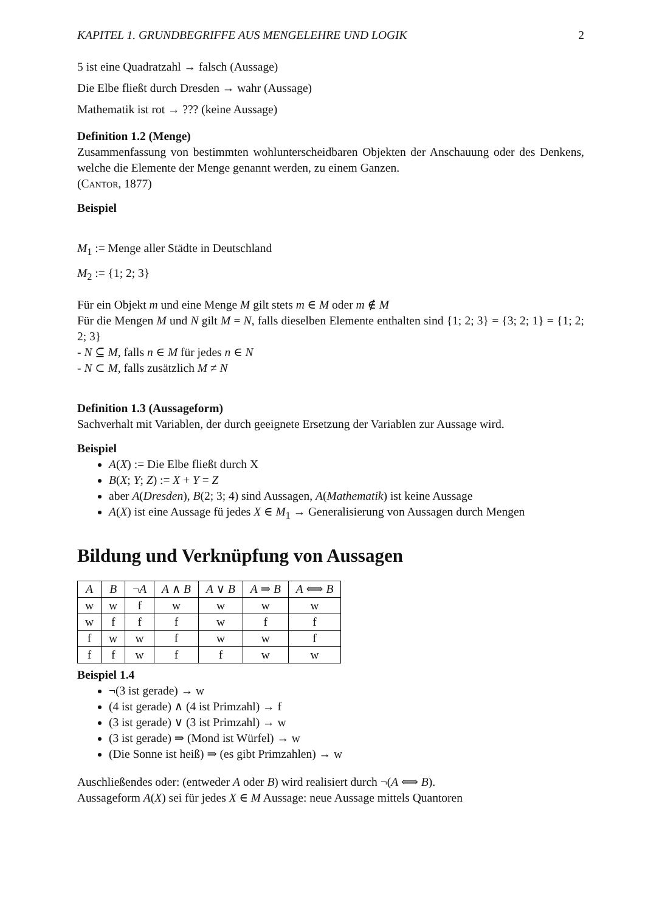KAPITEL 1. GRUNDBEGRIFFE AUS MENGELEHRE UND LOGIK 2
5 ist eine Quadratzahl → falsch (Aussage)
Die Elbe fließt durch Dresden → wahr (Aussage)
Mathematik ist rot → ??? (keine Aussage)
Definition 1.2 (Menge)
Zusammenfassung von bestimmten wohlunterscheidbaren Objekten der Anschauung oder des Denkens, welche die Elemente der Menge genannt werden, zu einem Ganzen.
(Cantor, 1877)
Beispiel
M<sub>1</sub> := Menge aller Städte in Deutschland
M<sub>2</sub> := {1; 2; 3}
Für ein Objekt m und eine Menge M gilt stets m ∈ M oder m ∉ M
Für die Mengen M und N gilt M = N, falls dieselben Elemente enthalten sind {1; 2; 3} = {3; 2; 1} = {1; 2; 2; 3}
- N ⊆ M, falls n ∈ M für jedes n ∈ N
- N ⊂ M, falls zusätzlich M ≠ N
Definition 1.3 (Aussageform)
Sachverhalt mit Variablen, der durch geeignete Ersetzung der Variablen zur Aussage wird.
Beispiel
A(X) := Die Elbe fließt durch X
B(X; Y; Z) := X + Y = Z
aber A(Dresden), B(2; 3; 4) sind Aussagen, A(Mathematik) ist keine Aussage
A(X) ist eine Aussage fü jedes X ∈ M<sub>1</sub> → Generalisierung von Aussagen durch Mengen
Bildung und Verknüpfung von Aussagen
| A | B | ¬ A | A ∧ B | A ∨ B | A ⇒ B | A ⟺ B |
| --- | --- | --- | --- | --- | --- | --- |
| w | w | f | w | w | w | w |
| w | f | f | f | w | f | f |
| f | w | w | f | w | w | f |
| f | f | w | f | f | w | w |
Beispiel 1.4
¬(3 ist gerade) → w
(4 ist gerade) ∧ (4 ist Primzahl) → f
(3 ist gerade) ∨ (3 ist Primzahl) → w
(3 ist gerade) ⇒ (Mond ist Würfel) → w
(Die Sonne ist heiß) ⇒ (es gibt Primzahlen) → w
Auschließendes oder: (entweder A oder B) wird realisiert durch ¬(A ⟺ B).
Aussageform A(X) sei für jedes X ∈ M Aussage: neue Aussage mittels Quantoren